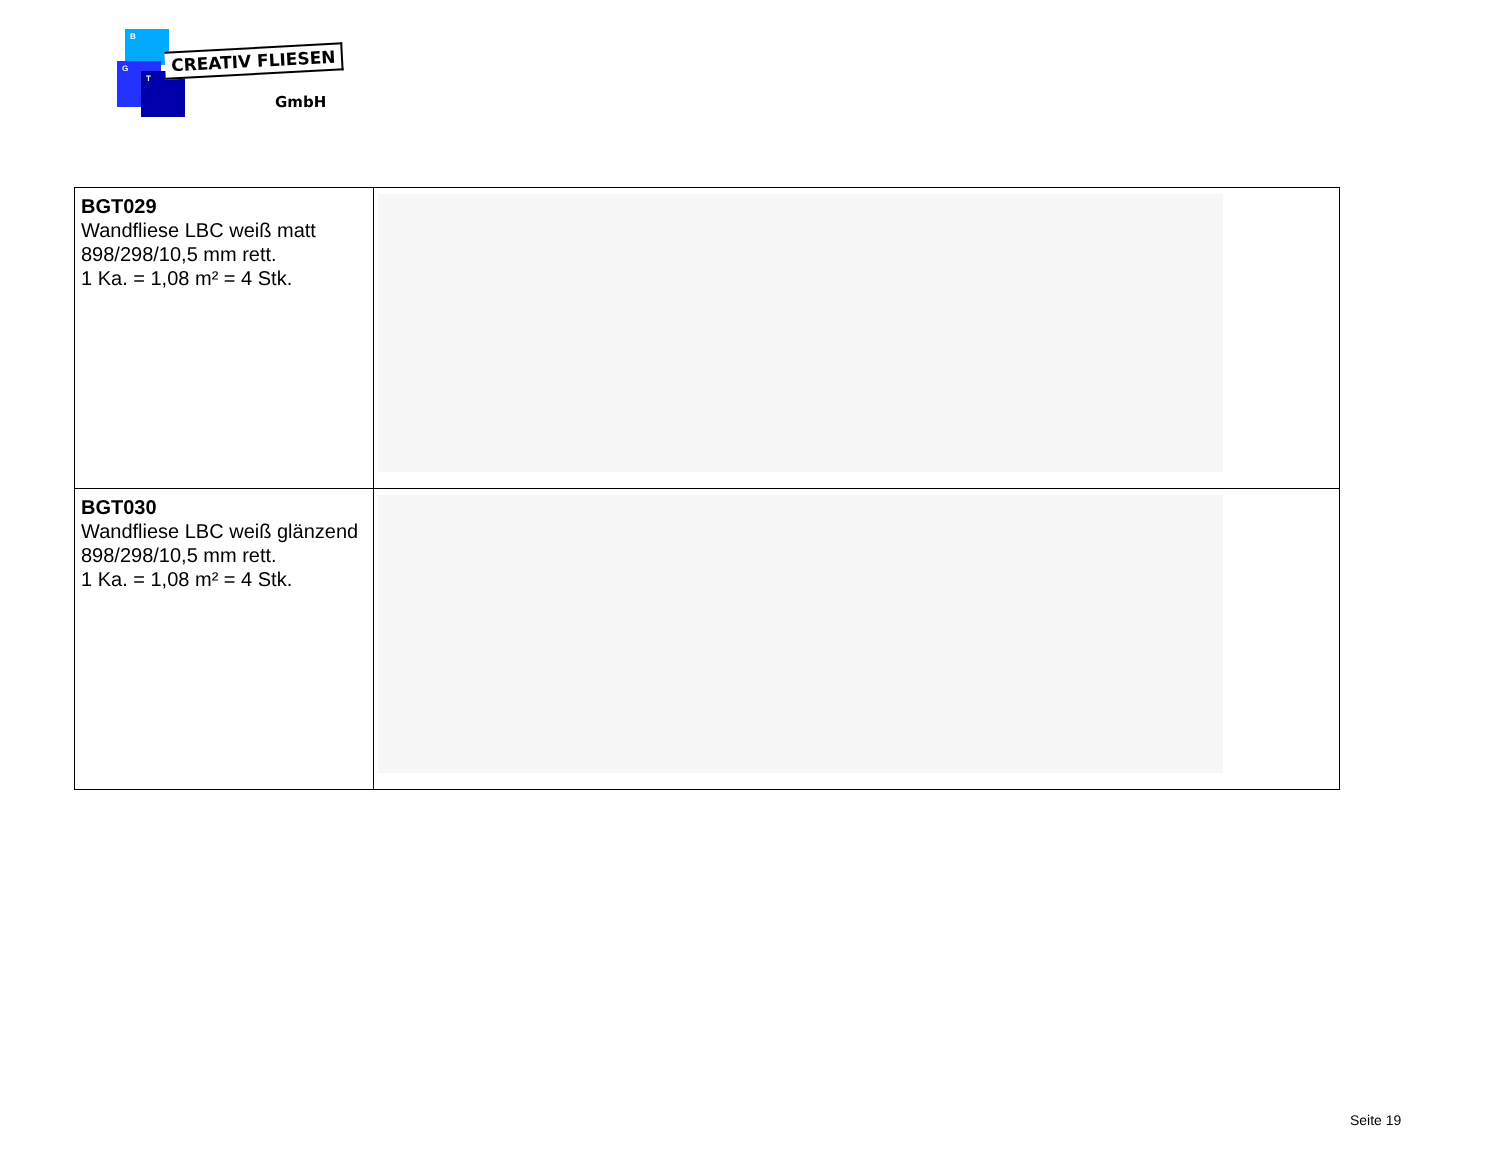B
G
T
CREATIV FLIESEN
GmbH
| BGT029 Wandfliese LBC weiß matt 898/298/10,5 mm rett. 1 Ka. = 1,08 m² = 4 Stk. | |
| BGT030 Wandfliese LBC weiß glänzend 898/298/10,5 mm rett. 1 Ka. = 1,08 m² = 4 Stk. | |
Seite 19